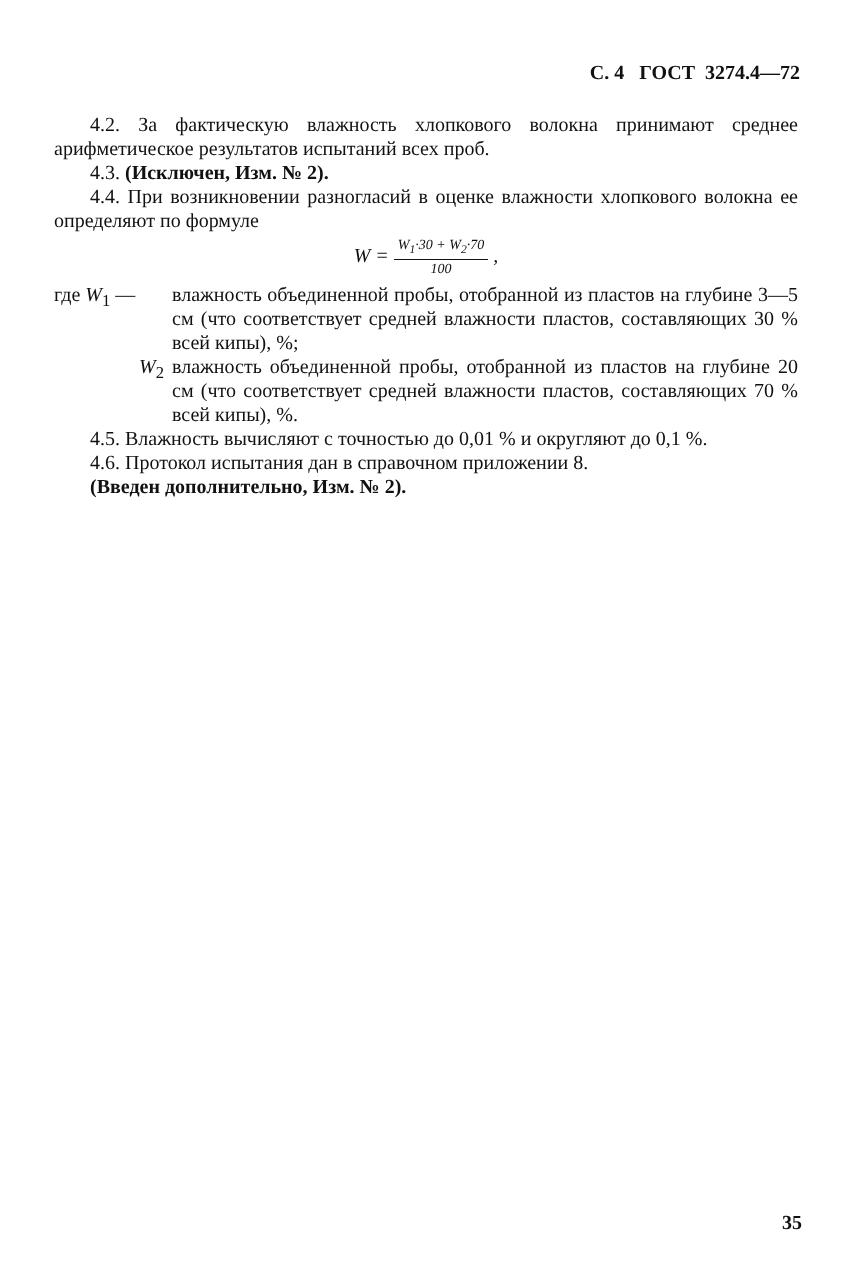С. 4 ГОСТ 3274.4—72
4.2. За фактическую влажность хлопкового волокна принимают среднее арифметическое результатов испытаний всех проб.
4.3. (Исключен, Изм. № 2).
4.4. При возникновении разногласий в оценке влажности хлопкового волокна ее определяют по формуле
W =
W<sub>1</sub>·30 + W<sub>2</sub>·70
100
,
где W<sub>1</sub> — влажность объединенной пробы, отобранной из пластов на глубине 3—5 см (что соответствует средней влажности пластов, составляющих 30 % всей кипы), %;
W<sub>2</sub> влажность объединенной пробы, отобранной из пластов на глубине 20 см (что соответствует средней влажности пластов, составляющих 70 % всей кипы), %.
4.5. Влажность вычисляют с точностью до 0,01 % и округляют до 0,1 %.
4.6. Протокол испытания дан в справочном приложении 8.
(Введен дополнительно, Изм. № 2).
35